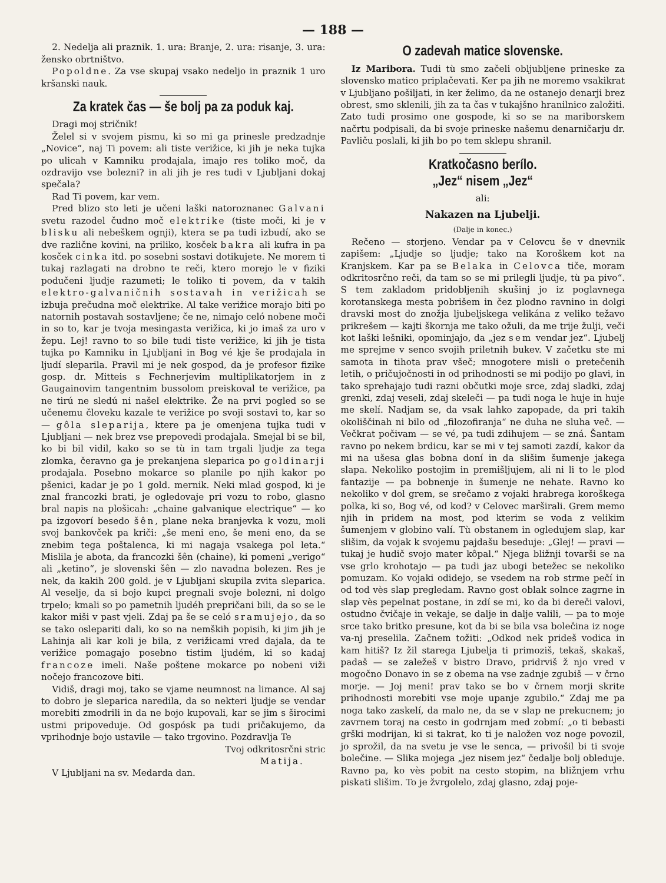— 188 —
2. Nedelja ali praznik. 1. ura: Branje, 2. ura: risanje, 3. ura: žensko obrtništvo.
Popoldne. Za vse skupaj vsako nedeljo in praznik 1 uro kršanski nauk.
Za kratek čas — še bolj pa za poduk kaj.
Dragi moj stričnik!
Želel si v svojem pismu, ki so mi ga prinesle predzadnje „Novice“, naj Ti povem: ali tiste verižice, ki jih je neka tujka po ulicah v Kamniku prodajala, imajo res toliko moč, da ozdravijo vse bolezni? in ali jih je res tudi v Ljubljani dokaj spečala?
Rad Ti povem, kar vem.
Pred blizo sto leti je učeni laški natoroznanec Galvani svetu razodel čudno moč elektrike (tiste moči, ki je v blisku ali nebeškem ognji), ktera se pa tudi izbudí, ako se dve različne kovini, na priliko, kosček bakra ali kufra in pa kosček cinka itd. po sosebni sostavi dotikujete. Ne morem ti tukaj razlagati na drobno te reči, ktero morejo le v fiziki podučeni ljudje razumeti; le toliko ti povem, da v takih elektro-galvaničnih sostavah in verižicah se izbuja prečudna moč elektrike. Al take verižice morajo biti po natornih postavah sostavljene; če ne, nimajo celó nobene moči in so to, kar je tvoja mesingasta verižica, ki jo imaš za uro v žepu. Lej! ravno to so bile tudi tiste verižice, ki jih je tista tujka po Kamniku in Ljubljani in Bog vé kje še prodajala in ljudí sleparila. Pravil mi je nek gospod, da je profesor fizike gosp. dr. Mitteis s Fechnerjevim multiplikatorjem in z Gaugainovim tangentnim bussolom preiskoval te verižice, pa ne tirú ne sledú ni našel elektrike. Že na prvi pogled so se učenemu človeku kazale te verižice po svoji sostavi to, kar so — gôla sleparija, ktere pa je omenjena tujka tudi v Ljubljani — nek brez vse prepovedi prodajala. Smejal bi se bil, ko bi bil vidil, kako so se tù in tam trgali ljudje za tega zlomka, čeravno ga je prekanjena sleparica po goldinarji prodajala. Posebno mokarce so planile po njih kakor po pšenici, kadar je po 1 gold. mernik. Neki mlad gospod, ki je znal francozki brati, je ogledovaje pri vozu to robo, glasno bral napis na plošicah: „chaine galvanique electrique“ — ko pa izgovorí besedo šên, plane neka branjevka k vozu, moli svoj bankovček pa kriči: „še meni eno, še meni eno, da se znebim tega poštalenca, ki mi nagaja vsakega pol leta.“ Mislila je abota, da francozki šên (chaine), ki pomeni „verigo“ ali „ketino“, je slovenski šên — zlo navadna bolezen. Res je nek, da kakih 200 gold. je v Ljubljani skupila zvita sleparica. Al veselje, da si bojo kupci pregnali svoje bolezni, ni dolgo trpelo; kmali so po pametnih ljudéh prepričani bili, da so se le kakor miši v past vjeli. Zdaj pa še se celó sramujejo, da so se tako oslepariti dali, ko so na nemških popisih, ki jim jih je Lahinja ali kar koli je bila, z verižicami vred dajala, da te verižice pomagajo posebno tistim ljudém, ki so kadaj francoze imeli. Naše poštene mokarce po nobeni viži nočejo francozove biti.
Vidiš, dragi moj, tako se vjame neumnost na limance. Al saj to dobro je sleparica naredila, da so nekteri ljudje se vendar morebiti zmodrili in da ne bojo kupovali, kar se jim s širocimi ustmi pripoveduje. Od gospósk pa tudi pričakujemo, da vprihodnje bojo ustavile — tako trgovino. Pozdravlja Te
Tvoj odkritosrčni stric
Matija.
V Ljubljani na sv. Medarda dan.
O zadevah matice slovenske.
Iz Maribora. Tudi tù smo začeli obljubljene prineske za slovensko matico priplačevati. Ker pa jih ne moremo vsakikrat v Ljubljano pošiljati, in ker želimo, da ne ostanejo denarji brez obrest, smo sklenili, jih za ta čas v tukajšno hranilnico založiti. Zato tudi prosimo one gospode, ki so se na mariborskem načrtu podpisali, da bi svoje prineske našemu denarničarju dr. Pavliču poslali, ki jih bo po tem sklepu shranil.
Kratkočasno berílo.
„Jez“ nisem „Jez“
ali:
Nakazen na Ljubelji.
(Dalje in konec.)
Rečeno — storjeno. Vendar pa v Celovcu še v dnevnik zapišem: „Ljudje so ljudje; tako na Koroškem kot na Kranjskem. Kar pa se Belaka in Celovca tiče, moram odkritosrčno reči, da tam so se mi prilegli ljudje, tù pa pivo“. S tem zakladom pridobljenih skušinj jo iz poglavnega korotanskega mesta pobrišem in čez plodno ravnino in dolgi dravski most do znožja ljubeljskega velikána z veliko težavo prikrešem — kajti škornja me tako ožuli, da me trije žulji, veči kot laški lešniki, opominjajo, da „jez sem vendar jez“. Ljubelj me sprejme v senco svojih priletnih bukev. V začetku ste mi samota in tihota prav všeč; mnogotere misli o pretečenih letih, o pričujočnosti in od prihodnosti se mi podijo po glavi, in tako sprehajajo tudi razni občutki moje srce, zdaj sladki, zdaj grenki, zdaj veseli, zdaj skeleči — pa tudi noga le huje in huje me skelí. Nadjam se, da vsak lahko zapopade, da pri takih okoliščinah ni bilo od „filozofiranja“ ne duha ne sluha več. — Večkrat počivam — se vé, pa tudi zdihujem — se zná. Šantam ravno po nekem brdicu, kar se mi v tej samoti zazdí, kakor da mi na ušesa glas bobna doní in da slišim šumenje jakega slapa. Nekoliko postojim in premišljujem, ali ni li to le plod fantazije — pa bobnenje in šumenje ne nehate. Ravno ko nekoliko v dol grem, se srečamo z vojaki hrabrega koroškega polka, ki so, Bog vé, od kod? v Celovec marširali. Grem memo njih in pridem na most, pod kterim se voda z velikim šumenjem v globino valí. Tù obstanem in ogledujem slap, kar slišim, da vojak k svojemu pajdašu beseduje: „Glej! — pravi — tukaj je hudič svojo mater kôpal.“ Njega bližnji tovarši se na vse grlo krohotajo — pa tudi jaz ubogi betežec se nekoliko pomuzam. Ko vojaki odidejo, se vsedem na rob strme pečí in od tod vès slap pregledam. Ravno gost oblak solnce zagrne in slap vès pepelnat postane, in zdí se mi, ko da bi dereči valovi, ostudno čvičaje in vekaje, se dalje in dalje valili, — pa to moje srce tako britko presune, kot da bi se bila vsa bolečina iz noge va-nj preselila. Začnem tožiti: „Odkod nek prideš vodica in kam hitiš? Iz žil starega Ljubelja ti primoziš, tekaš, skakaš, padaš — se zaležeš v bistro Dravo, pridrviš ž njo vred v mogočno Donavo in se z obema na vse zadnje zgubiš — v črno morje. — Joj meni! prav tako se bo v črnem morji skrite prihodnosti morebiti vse moje upanje zgubilo.“ Zdaj me pa noga tako zaskelí, da malo ne, da se v slap ne prekucnem; jo zavrnem toraj na cesto in godrnjam med zobmí: „o ti bebasti grški modrijan, ki si takrat, ko ti je naložen voz noge povozil, jo sprožil, da na svetu je vse le senca, — privošil bi ti svoje bolečine. — Slika mojega „jez nisem jez“ čedalje bolj obleduje. Ravno pa, ko vès pobit na cesto stopim, na bližnjem vrhu piskati slišim. To je žvrgolelo, zdaj glasno, zdaj poje-